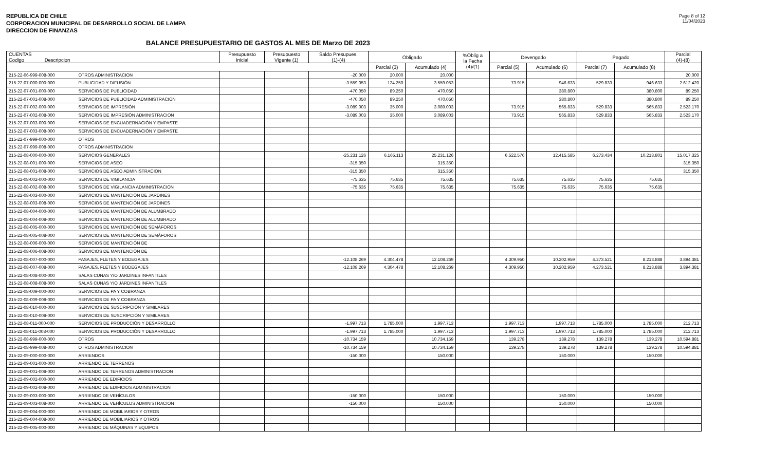REPUBLICA DE CHILE
CORPORACION MUNICIPAL DE DESARROLLO SOCIAL DE LAMPA
DIRECCION DE FINANZAS
Page 8 of 12
11/04/2023
BALANCE PRESUPUESTARIO DE GASTOS AL MES DE Marzo DE 2023
| CUENTAS Codigo Descripcion | | Presupuesto Inicial | Presupuesto Vigente (1) | Saldo Presupues. (1)-(4) | Obligado | | %Oblig a la Fecha (4)/(1) | Devengado | | Pagado | | Parcial (4)-(8) |
| --- | --- | --- | --- | --- | --- | --- | --- | --- | --- | --- | --- | --- |
| | | | | | Parcial (3) | Acumulado (4) | | Parcial (5) | Acumulado (6) | Parcial (7) | Acumulado (8) | |
| 215-22-06-999-008-000 | OTROS ADMINISTRACION | | | -20.000 | 20.000 | 20.000 | | | | | | 20.000 |
| 215-22-07-000-000-000 | PUBLICIDAD Y DIFUSIÓN | | | -3.559.053 | 124.250 | 3.559.053 | | 73.915 | 946.633 | 529.833 | 946.633 | 2.612.420 |
| 215-22-07-001-000-000 | SERVICIOS DE PUBLICIDAD | | | -470.050 | 89.250 | 470.050 | | | 380.800 | | 380.800 | 89.250 |
| 215-22-07-001-008-000 | SERVICIOS DE PUBLICIDAD ADMINISTRACION | | | -470.050 | 89.250 | 470.050 | | | 380.800 | | 380.800 | 89.250 |
| 215-22-07-002-000-000 | SERVICIOS DE IMPRESIÓN | | | -3.089.003 | 35.000 | 3.089.003 | | 73.915 | 565.833 | 529.833 | 565.833 | 2.523.170 |
| 215-22-07-002-008-000 | SERVICIOS DE IMPRESIÓN ADMINISTRACION | | | -3.089.003 | 35.000 | 3.089.003 | | 73.915 | 565.833 | 529.833 | 565.833 | 2.523.170 |
| 215-22-07-003-000-000 | SERVICIOS DE ENCUADERNACIÓN Y EMPASTE | | | | | | | | | | | |
| 215-22-07-003-008-000 | SERVICIOS DE ENCUADERNACIÓN Y EMPASTE | | | | | | | | | | | |
| 215-22-07-999-000-000 | OTROS | | | | | | | | | | | |
| 215-22-07-999-008-000 | OTROS ADMINISTRACION | | | | | | | | | | | |
| 215-22-08-000-000-000 | SERVICIOS GENERALES | | | -25.231.126 | 6.165.113 | 25.231.126 | | 6.522.576 | 12.415.585 | 6.273.434 | 10.213.801 | 15.017.325 |
| 215-22-08-001-000-000 | SERVICIOS DE ASEO | | | -315.350 | | 315.350 | | | | | | 315.350 |
| 215-22-08-001-008-000 | SERVICIOS DE ASEO ADMINISTRACION | | | -315.350 | | 315.350 | | | | | | 315.350 |
| 215-22-08-002-000-000 | SERVICIOS DE VIGILANCIA | | | -75.635 | 75.635 | 75.635 | | 75.635 | 75.635 | 75.635 | 75.635 | |
| 215-22-08-002-008-000 | SERVICIOS DE VIGILANCIA ADMINISTRACION | | | -75.635 | 75.635 | 75.635 | | 75.635 | 75.635 | 75.635 | 75.635 | |
| 215-22-08-003-000-000 | SERVICIOS DE MANTENCIÓN DE JARDINES | | | | | | | | | | | |
| 215-22-08-003-008-000 | SERVICIOS DE MANTENCIÓN DE JARDINES | | | | | | | | | | | |
| 215-22-08-004-000-000 | SERVICIOS DE MANTENCIÓN DE ALUMBRADO | | | | | | | | | | | |
| 215-22-08-004-008-000 | SERVICIOS DE MANTENCIÓN DE ALUMBRADO | | | | | | | | | | | |
| 215-22-08-005-000-000 | SERVICIOS DE MANTENCIÓN DE SEMÁFOROS | | | | | | | | | | | |
| 215-22-08-005-008-000 | SERVICIOS DE MANTENCIÓN DE SEMÁFOROS | | | | | | | | | | | |
| 215-22-08-006-000-000 | SERVICIOS DE MANTENCIÓN DE | | | | | | | | | | | |
| 215-22-08-006-008-000 | SERVICIOS DE MANTENCIÓN DE | | | | | | | | | | | |
| 215-22-08-007-000-000 | PASAJES, FLETES Y BODEGAJES | | | -12.108.269 | 4.304.478 | 12.108.269 | | 4.309.950 | 10.202.959 | 4.273.521 | 8.213.888 | 3.894.381 |
| 215-22-08-007-008-000 | PASAJES, FLETES Y BODEGAJES | | | -12.108.269 | 4.304.478 | 12.108.269 | | 4.309.950 | 10.202.959 | 4.273.521 | 8.213.888 | 3.894.381 |
| 215-22-08-008-000-000 | SALAS CUNAS Y/O JARDINES INFANTILES | | | | | | | | | | | |
| 215-22-08-008-008-000 | SALAS CUNAS Y/O JARDINES INFANTILES | | | | | | | | | | | |
| 215-22-08-009-000-000 | SERVICIOS DE PA Y COBRANZA | | | | | | | | | | | |
| 215-22-08-009-008-000 | SERVICIOS DE PA Y COBRANZA | | | | | | | | | | | |
| 215-22-08-010-000-000 | SERVICIOS DE SUSCRIPCIÓN Y SIMILARES | | | | | | | | | | | |
| 215-22-08-010-008-000 | SERVICIOS DE SUSCRIPCIÓN Y SIMILARES | | | | | | | | | | | |
| 215-22-08-011-000-000 | SERVICIOS DE PRODUCCIÓN Y DESARROLLO | | | -1.997.713 | 1.785.000 | 1.997.713 | | 1.997.713 | 1.997.713 | 1.785.000 | 1.785.000 | 212.713 |
| 215-22-08-011-008-000 | SERVICIOS DE PRODUCCIÓN Y DESARROLLO | | | -1.997.713 | 1.785.000 | 1.997.713 | | 1.997.713 | 1.997.713 | 1.785.000 | 1.785.000 | 212.713 |
| 215-22-08-999-000-000 | OTROS | | | -10.734.159 | | 10.734.159 | | 139.278 | 139.278 | 139.278 | 139.278 | 10.594.881 |
| 215-22-08-999-008-000 | OTROS ADMINISTRACION | | | -10.734.159 | | 10.734.159 | | 139.278 | 139.278 | 139.278 | 139.278 | 10.594.881 |
| 215-22-09-000-000-000 | ARRIENDOS | | | -150.000 | | 150.000 | | | 150.000 | | 150.000 | |
| 215-22-09-001-000-000 | ARRIENDO DE TERRENOS | | | | | | | | | | | |
| 215-22-09-001-008-000 | ARRIENDO DE TERRENOS ADMINISTRACION | | | | | | | | | | | |
| 215-22-09-002-000-000 | ARRIENDO DE EDIFICIOS | | | | | | | | | | | |
| 215-22-09-002-008-000 | ARRIENDO DE EDIFICIOS ADMINISTRACION | | | | | | | | | | | |
| 215-22-09-003-000-000 | ARRIENDO DE VEHÍCULOS | | | -150.000 | | 150.000 | | | 150.000 | | 150.000 | |
| 215-22-09-003-008-000 | ARRIENDO DE VEHÍCULOS ADMINISTRACION | | | -150.000 | | 150.000 | | | 150.000 | | 150.000 | |
| 215-22-09-004-000-000 | ARRIENDO DE MOBILIARIOS Y OTROS | | | | | | | | | | | |
| 215-22-09-004-008-000 | ARRIENDO DE MOBILIARIOS Y OTROS | | | | | | | | | | | |
| 215-22-09-005-000-000 | ARRIENDO DE MÁQUINAS Y EQUIPOS | | | | | | | | | | | |